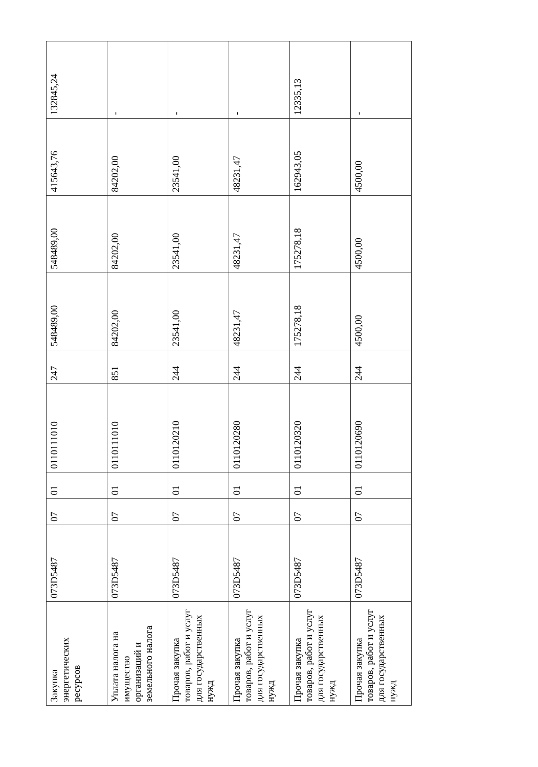| Закупка энергетических ресурсов | 073D5487 | 07 | 01 | 0110111010 | 247 | 548489,00 | 548489,00 | 415643,76 | 132845,24 |
| Уплата налога на имущество организаций и земельного налога | 073D5487 | 07 | 01 | 0110111010 | 851 | 84202,00 | 84202,00 | 84202,00 | - |
| Прочая закупка товаров, работ и услуг для государственных нужд | 073D5487 | 07 | 01 | 0110120210 | 244 | 23541,00 | 23541,00 | 23541,00 | - |
| Прочая закупка товаров, работ и услуг для государственных нужд | 073D5487 | 07 | 01 | 0110120280 | 244 | 48231,47 | 48231,47 | 48231,47 | - |
| Прочая закупка товаров, работ и услуг для государственных нужд | 073D5487 | 07 | 01 | 0110120320 | 244 | 175278,18 | 175278,18 | 162943,05 | 12335,13 |
| Прочая закупка товаров, работ и услуг для государственных нужд | 073D5487 | 07 | 01 | 0110120690 | 244 | 4500,00 | 4500,00 | 4500,00 | - |